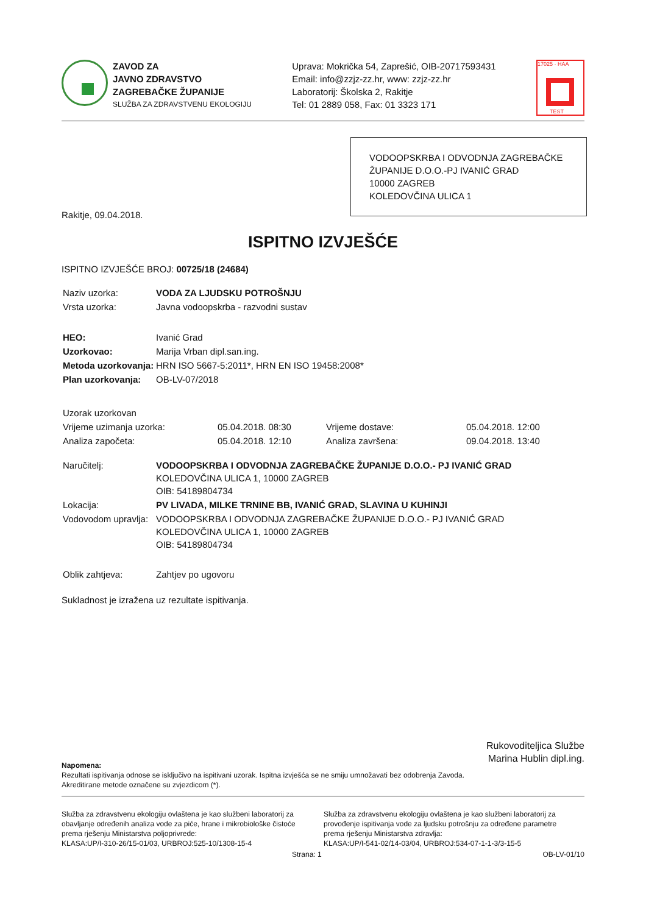ZAVOD ZA
JAVNO ZDRAVSTVO
ZAGREBAČKE ŽUPANIJE
SLUŽBA ZA ZDRAVSTVENU EKOLOGIJU
Uprava: Mokrička 54, Zaprešić, OIB-20717593431
Email: info@zzjz-zz.hr, www: zzjz-zz.hr
Laboratorij: Školska 2, Rakitje
Tel: 01 2889 058, Fax: 01 3323 171
17025 · HAA
TEST
VODOOPSKRBA I ODVODNJA ZAGREBAČKE ŽUPANIJE D.O.O.-PJ IVANIĆ GRAD
10000 ZAGREB
KOLEDOVČINA ULICA 1
Rakitje, 09.04.2018.
ISPITNO IZVJEŠĆE
ISPITNO IZVJEŠĆE BROJ: 00725/18 (24684)
| Naziv uzorka: | VODA ZA LJUDSKU POTROŠNJU |
| Vrsta uzorka: | Javna vodoopskrba - razvodni sustav |
| HEO: | Ivanić Grad |
| Uzorkovao: | Marija Vrban dipl.san.ing. |
| Metoda uzorkovanja: | HRN ISO 5667-5:2011*, HRN EN ISO 19458:2008* |
| Plan uzorkovanja: | OB-LV-07/2018 |
| Uzorak uzorkovan | | | |
| Vrijeme uzimanja uzorka: | 05.04.2018. 08:30 | Vrijeme dostave: | 05.04.2018. 12:00 |
| Analiza započeta: | 05.04.2018. 12:10 | Analiza završena: | 09.04.2018. 13:40 |
| Naručitelj: | VODOOPSKRBA I ODVODNJA ZAGREBAČKE ŽUPANIJE D.O.O.- PJ IVANIĆ GRAD KOLEDOVČINA ULICA 1, 10000 ZAGREB OIB: 54189804734 |
| Lokacija: | PV LIVADA, MILKE TRNINE BB, IVANIĆ GRAD, SLAVINA U KUHINJI |
| Vodovodom upravlja: | VODOOPSKRBA I ODVODNJA ZAGREBAČKE ŽUPANIJE D.O.O.- PJ IVANIĆ GRAD KOLEDOVČINA ULICA 1, 10000 ZAGREB OIB: 54189804734 |
| Oblik zahtjeva: | Zahtjev po ugovoru |
Sukladnost je izražena uz rezultate ispitivanja.
Rukovoditeljica Službe
Marina Hublin dipl.ing.
Napomena:
Rezultati ispitivanja odnose se isključivo na ispitivani uzorak. Ispitna izvješća se ne smiju umnožavati bez odobrenja Zavoda.
Akreditirane metode označene su zvjezdicom (*).
Služba za zdravstvenu ekologiju ovlaštena je kao službeni laboratorij za obavljanje određenih analiza vode za piće, hrane i mikrobiološke čistoće prema rješenju Ministarstva poljoprivrede:
KLASA:UP/I-310-26/15-01/03, URBROJ:525-10/1308-15-4
Služba za zdravstvenu ekologiju ovlaštena je kao službeni laboratorij za provođenje ispitivanja vode za ljudsku potrošnju za određene parametre prema rješenju Ministarstva zdravlja:
KLASA:UP/I-541-02/14-03/04, URBROJ:534-07-1-1-3/3-15-5
Strana: 1 OB-LV-01/10